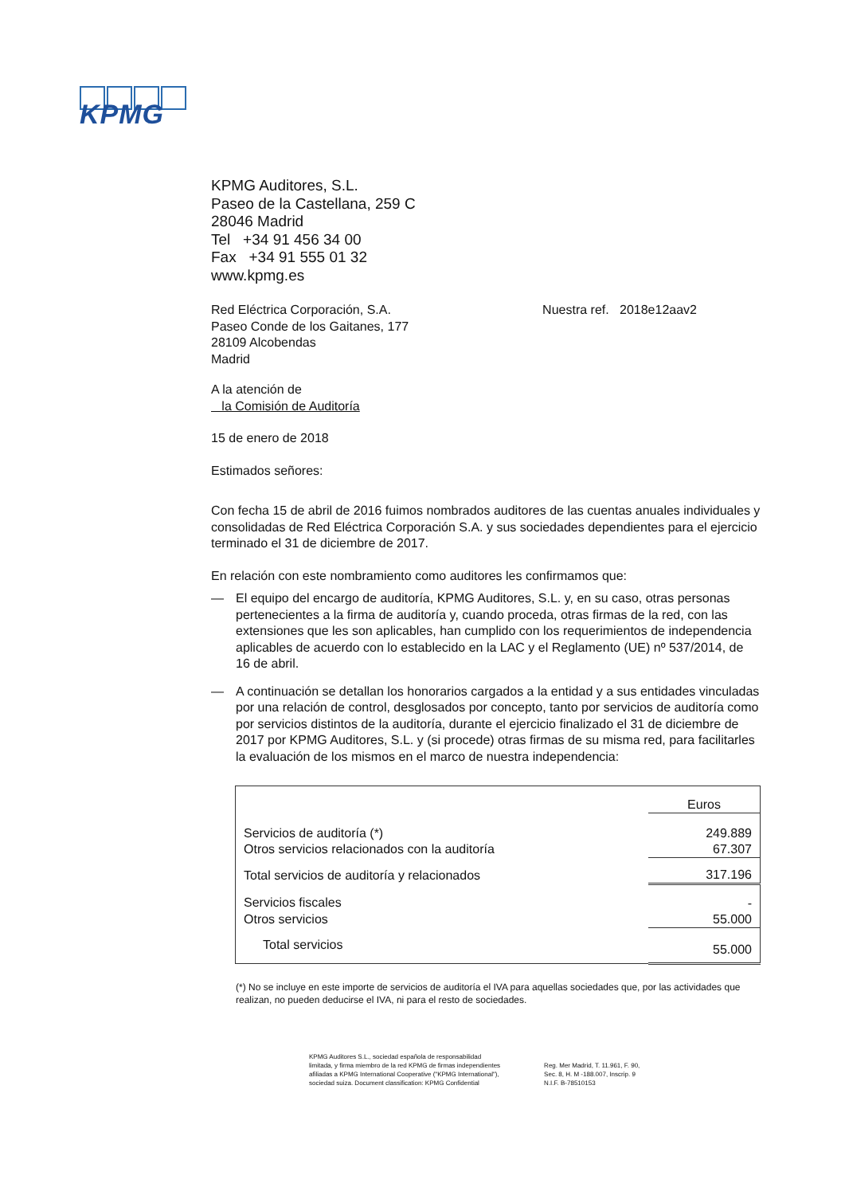KPMG
KPMG Auditores, S.L.
Paseo de la Castellana, 259 C
28046 Madrid
Tel +34 91 456 34 00
Fax +34 91 555 01 32
www.kpmg.es
Red Eléctrica Corporación, S.A.
Paseo Conde de los Gaitanes, 177
28109 Alcobendas
Madrid
Nuestra ref. 2018e12aav2
A la atención de
la Comisión de Auditoría
15 de enero de 2018
Estimados señores:
Con fecha 15 de abril de 2016 fuimos nombrados auditores de las cuentas anuales individuales y consolidadas de Red Eléctrica Corporación S.A. y sus sociedades dependientes para el ejercicio terminado el 31 de diciembre de 2017.
En relación con este nombramiento como auditores les confirmamos que:
— El equipo del encargo de auditoría, KPMG Auditores, S.L. y, en su caso, otras personas pertenecientes a la firma de auditoría y, cuando proceda, otras firmas de la red, con las extensiones que les son aplicables, han cumplido con los requerimientos de independencia aplicables de acuerdo con lo establecido en la LAC y el Reglamento (UE) nº 537/2014, de 16 de abril.
— A continuación se detallan los honorarios cargados a la entidad y a sus entidades vinculadas por una relación de control, desglosados por concepto, tanto por servicios de auditoría como por servicios distintos de la auditoría, durante el ejercicio finalizado el 31 de diciembre de 2017 por KPMG Auditores, S.L. y (si procede) otras firmas de su misma red, para facilitarles la evaluación de los mismos en el marco de nuestra independencia:
| | Euros |
| Servicios de auditoría (*) | 249.889 |
| Otros servicios relacionados con la auditoría | 67.307 |
| Total servicios de auditoría y relacionados | 317.196 |
| Servicios fiscales | - |
| Otros servicios | 55.000 |
| Total servicios | 55.000 |
(*) No se incluye en este importe de servicios de auditoría el IVA para aquellas sociedades que, por las actividades que realizan, no pueden deducirse el IVA, ni para el resto de sociedades.
KPMG Auditores S.L., sociedad española de responsabilidad
limitada, y firma miembro de la red KPMG de firmas independientes
afiliadas a KPMG International Cooperative ("KPMG International"),
sociedad suiza. Document classification: KPMG Confidential
Reg. Mer Madrid, T. 11.961, F. 90,
Sec. 8, H. M -188.007, Inscrip. 9
N.I.F. B-78510153